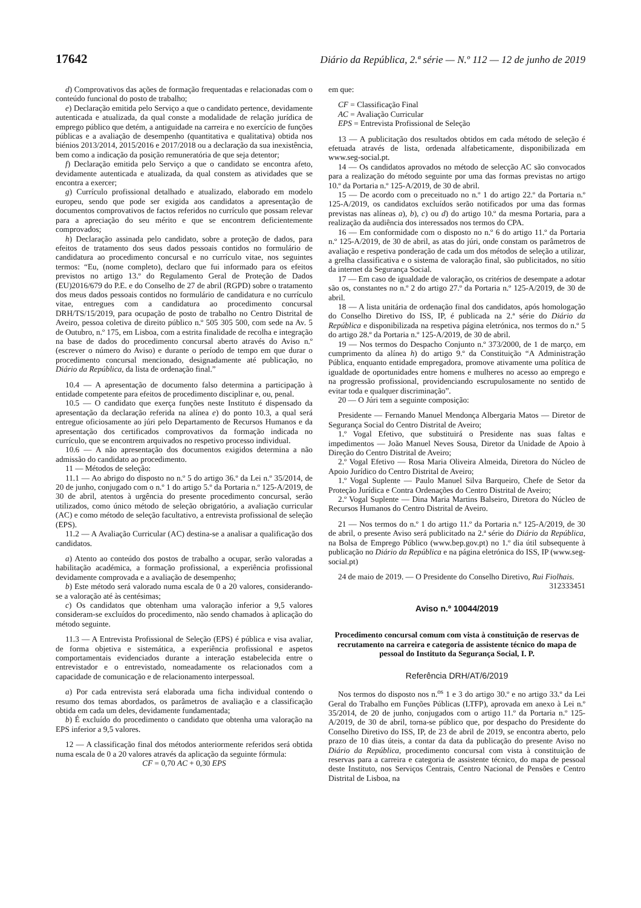17642 Diário da República, 2.ª série — N.º 112 — 12 de junho de 2019
d) Comprovativos das ações de formação frequentadas e relacionadas com o conteúdo funcional do posto de trabalho;
e) Declaração emitida pelo Serviço a que o candidato pertence, devidamente autenticada e atualizada, da qual conste a modalidade de relação jurídica de emprego público que detém, a antiguidade na carreira e no exercício de funções públicas e a avaliação de desempenho (quantitativa e qualitativa) obtida nos biénios 2013/2014, 2015/2016 e 2017/2018 ou a declaração da sua inexistência, bem como a indicação da posição remuneratória de que seja detentor;
f) Declaração emitida pelo Serviço a que o candidato se encontra afeto, devidamente autenticada e atualizada, da qual constem as atividades que se encontra a exercer;
g) Currículo profissional detalhado e atualizado, elaborado em modelo europeu, sendo que pode ser exigida aos candidatos a apresentação de documentos comprovativos de factos referidos no currículo que possam relevar para a apreciação do seu mérito e que se encontrem deficientemente comprovados;
h) Declaração assinada pelo candidato, sobre a proteção de dados, para efeitos de tratamento dos seus dados pessoais contidos no formulário de candidatura ao procedimento concursal e no currículo vitae, nos seguintes termos: “Eu, (nome completo), declaro que fui informado para os efeitos previstos no artigo 13.º do Regulamento Geral de Proteção de Dados (EU)2016/679 do P.E. e do Conselho de 27 de abril (RGPD) sobre o tratamento dos meus dados pessoais contidos no formulário de candidatura e no currículo vitae, entregues com a candidatura ao procedimento concursal DRH/TS/15/2019, para ocupação de posto de trabalho no Centro Distrital de Aveiro, pessoa coletiva de direito público n.º 505 305 500, com sede na Av. 5 de Outubro, n.º 175, em Lisboa, com a estrita finalidade de recolha e integração na base de dados do procedimento concursal aberto através do Aviso n.º (escrever o número do Aviso) e durante o período de tempo em que durar o procedimento concursal mencionado, designadamente até publicação, no Diário da República, da lista de ordenação final.”
10.4 — A apresentação de documento falso determina a participação à entidade competente para efeitos de procedimento disciplinar e, ou, penal.
10.5 — O candidato que exerça funções neste Instituto é dispensado da apresentação da declaração referida na alínea e) do ponto 10.3, a qual será entregue oficiosamente ao júri pelo Departamento de Recursos Humanos e da apresentação dos certificados comprovativos da formação indicada no currículo, que se encontrem arquivados no respetivo processo individual.
10.6 — A não apresentação dos documentos exigidos determina a não admissão do candidato ao procedimento.
11 — Métodos de seleção:
11.1 — Ao abrigo do disposto no n.º 5 do artigo 36.º da Lei n.º 35/2014, de 20 de junho, conjugado com o n.º 1 do artigo 5.º da Portaria n.º 125-A/2019, de 30 de abril, atentos à urgência do presente procedimento concursal, serão utilizados, como único método de seleção obrigatório, a avaliação curricular (AC) e como método de seleção facultativo, a entrevista profissional de seleção (EPS).
11.2 — A Avaliação Curricular (AC) destina-se a analisar a qualificação dos candidatos.
a) Atento ao conteúdo dos postos de trabalho a ocupar, serão valoradas a habilitação académica, a formação profissional, a experiência profissional devidamente comprovada e a avaliação de desempenho;
b) Este método será valorado numa escala de 0 a 20 valores, considerando-se a valoração até às centésimas;
c) Os candidatos que obtenham uma valoração inferior a 9,5 valores consideram-se excluídos do procedimento, não sendo chamados à aplicação do método seguinte.
11.3 — A Entrevista Profissional de Seleção (EPS) é pública e visa avaliar, de forma objetiva e sistemática, a experiência profissional e aspetos comportamentais evidenciados durante a interação estabelecida entre o entrevistador e o entrevistado, nomeadamente os relacionados com a capacidade de comunicação e de relacionamento interpessoal.
a) Por cada entrevista será elaborada uma ficha individual contendo o resumo dos temas abordados, os parâmetros de avaliação e a classificação obtida em cada um deles, devidamente fundamentada;
b) É excluído do procedimento o candidato que obtenha uma valoração na EPS inferior a 9,5 valores.
12 — A classificação final dos métodos anteriormente referidos será obtida numa escala de 0 a 20 valores através da aplicação da seguinte fórmula:
CF = 0,70 AC + 0,30 EPS
em que:
CF = Classificação Final
AC = Avaliação Curricular
EPS = Entrevista Profissional de Seleção
13 — A publicitação dos resultados obtidos em cada método de seleção é efetuada através de lista, ordenada alfabeticamente, disponibilizada em www.seg-social.pt.
14 — Os candidatos aprovados no método de selecção AC são convocados para a realização do método seguinte por uma das formas previstas no artigo 10.º da Portaria n.º 125-A/2019, de 30 de abril.
15 — De acordo com o preceituado no n.º 1 do artigo 22.º da Portaria n.º 125-A/2019, os candidatos excluídos serão notificados por uma das formas previstas nas alíneas a), b), c) ou d) do artigo 10.º da mesma Portaria, para a realização da audiência dos interessados nos termos do CPA.
16 — Em conformidade com o disposto no n.º 6 do artigo 11.º da Portaria n.º 125-A/2019, de 30 de abril, as atas do júri, onde constam os parâmetros de avaliação e respetiva ponderação de cada um dos métodos de seleção a utilizar, a grelha classificativa e o sistema de valoração final, são publicitados, no sítio da internet da Segurança Social.
17 — Em caso de igualdade de valoração, os critérios de desempate a adotar são os, constantes no n.º 2 do artigo 27.º da Portaria n.º 125-A/2019, de 30 de abril.
18 — A lista unitária de ordenação final dos candidatos, após homologação do Conselho Diretivo do ISS, IP, é publicada na 2.ª série do Diário da República e disponibilizada na respetiva página eletrónica, nos termos do n.º 5 do artigo 28.º da Portaria n.º 125-A/2019, de 30 de abril.
19 — Nos termos do Despacho Conjunto n.º 373/2000, de 1 de março, em cumprimento da alínea h) do artigo 9.º da Constituição “A Administração Pública, enquanto entidade empregadora, promove ativamente uma política de igualdade de oportunidades entre homens e mulheres no acesso ao emprego e na progressão profissional, providenciando escrupulosamente no sentido de evitar toda e qualquer discriminação”.
20 — O Júri tem a seguinte composição:
Presidente — Fernando Manuel Mendonça Albergaria Matos — Diretor de Segurança Social do Centro Distrital de Aveiro;
1.º Vogal Efetivo, que substituirá o Presidente nas suas faltas e impedimentos — João Manuel Neves Sousa, Diretor da Unidade de Apoio à Direção do Centro Distrital de Aveiro;
2.º Vogal Efetivo — Rosa Maria Oliveira Almeida, Diretora do Núcleo de Apoio Jurídico do Centro Distrital de Aveiro;
1.º Vogal Suplente — Paulo Manuel Silva Barqueiro, Chefe de Setor da Proteção Jurídica e Contra Ordenações do Centro Distrital de Aveiro;
2.º Vogal Suplente — Dina Maria Martins Balseiro, Diretora do Núcleo de Recursos Humanos do Centro Distrital de Aveiro.
21 — Nos termos do n.º 1 do artigo 11.º da Portaria n.º 125-A/2019, de 30 de abril, o presente Aviso será publicitado na 2.ª série do Diário da República, na Bolsa de Emprego Público (www.bep.gov.pt) no 1.º dia útil subsequente à publicação no Diário da República e na página eletrónica do ISS, IP (www.seg-social.pt)
24 de maio de 2019. — O Presidente do Conselho Diretivo, Rui Fiolhais.
312333451
Aviso n.º 10044/2019
Procedimento concursal comum com vista à constituição de reservas de recrutamento na carreira e categoria de assistente técnico do mapa de pessoal do Instituto da Segurança Social, I. P.
Referência DRH/AT/6/2019
Nos termos do disposto nos n.<sup>os</sup> 1 e 3 do artigo 30.º e no artigo 33.º da Lei Geral do Trabalho em Funções Públicas (LTFP), aprovada em anexo à Lei n.º 35/2014, de 20 de junho, conjugados com o artigo 11.º da Portaria n.º 125-A/2019, de 30 de abril, torna-se público que, por despacho do Presidente do Conselho Diretivo do ISS, IP, de 23 de abril de 2019, se encontra aberto, pelo prazo de 10 dias úteis, a contar da data da publicação do presente Aviso no Diário da República, procedimento concursal com vista à constituição de reservas para a carreira e categoria de assistente técnico, do mapa de pessoal deste Instituto, nos Serviços Centrais, Centro Nacional de Pensões e Centro Distrital de Lisboa, na